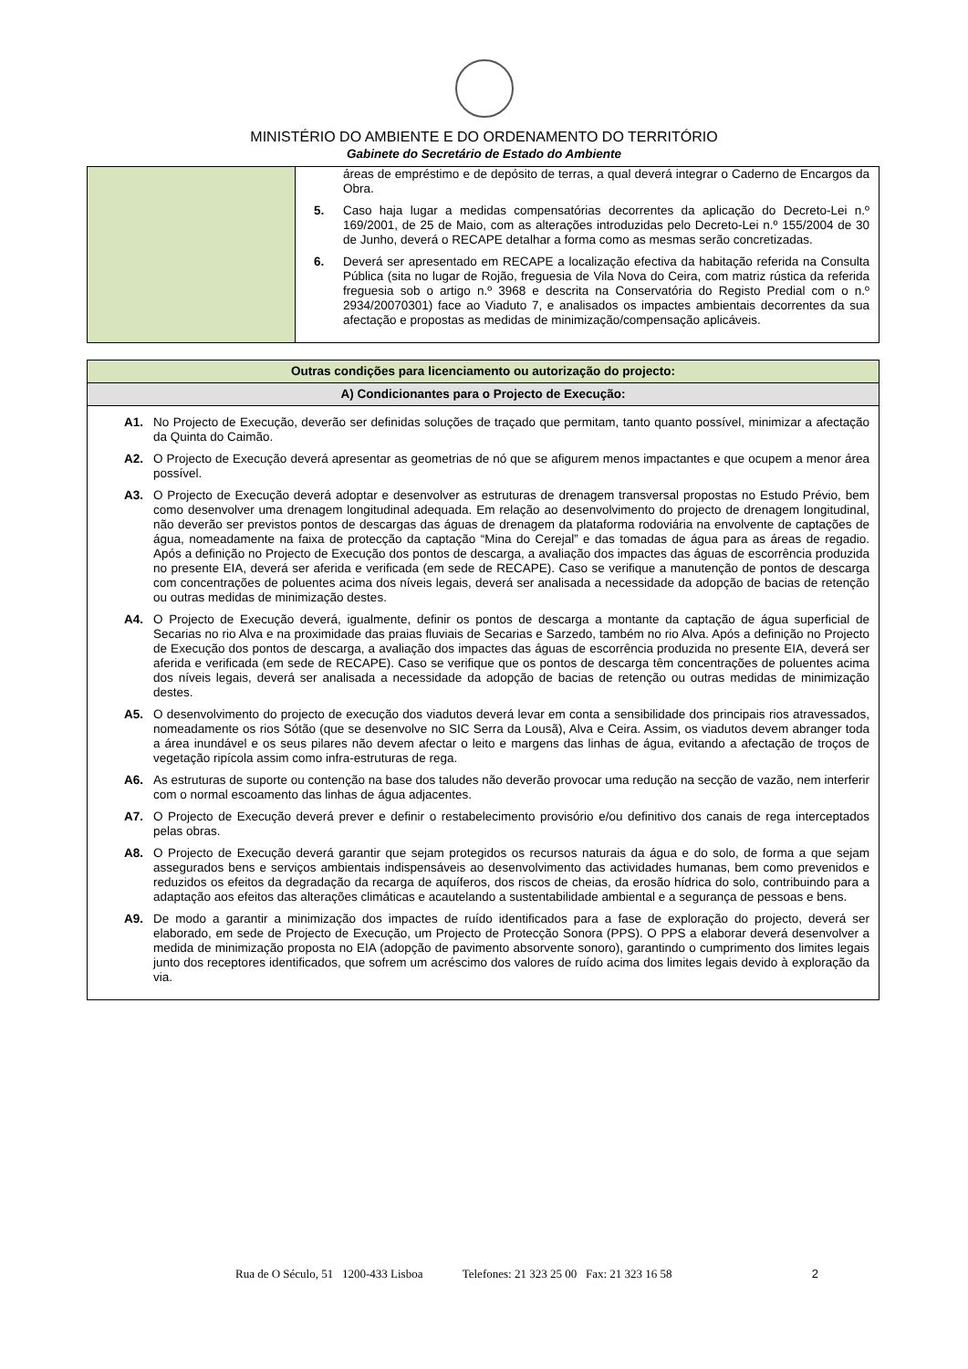MINISTÉRIO DO AMBIENTE E DO ORDENAMENTO DO TERRITÓRIO
Gabinete do Secretário de Estado do Ambiente
| | áreas de empréstimo e de depósito de terras, a qual deverá integrar o Caderno de Encargos da Obra. 5. Caso haja lugar a medidas compensatórias decorrentes da aplicação do Decreto-Lei n.º 169/2001, de 25 de Maio, com as alterações introduzidas pelo Decreto-Lei n.º 155/2004 de 30 de Junho, deverá o RECAPE detalhar a forma como as mesmas serão concretizadas. 6. Deverá ser apresentado em RECAPE a localização efectiva da habitação referida na Consulta Pública (sita no lugar de Rojão, freguesia de Vila Nova do Ceira, com matriz rústica da referida freguesia sob o artigo n.º 3968 e descrita na Conservatória do Registo Predial com o n.º 2934/20070301) face ao Viaduto 7, e analisados os impactes ambientais decorrentes da sua afectação e propostas as medidas de minimização/compensação aplicáveis. |
| Outras condições para licenciamento ou autorização do projecto: |
| A) Condicionantes para o Projecto de Execução: |
| A1. No Projecto de Execução, deverão ser definidas soluções de traçado que permitam, tanto quanto possível, minimizar a afectação da Quinta do Caimão. A2. O Projecto de Execução deverá apresentar as geometrias de nó que se afigurem menos impactantes e que ocupem a menor área possível. A3. O Projecto de Execução deverá adoptar e desenvolver as estruturas de drenagem transversal propostas no Estudo Prévio, bem como desenvolver uma drenagem longitudinal adequada. Em relação ao desenvolvimento do projecto de drenagem longitudinal, não deverão ser previstos pontos de descargas das águas de drenagem da plataforma rodoviária na envolvente de captações de água, nomeadamente na faixa de protecção da captação “Mina do Cerejal” e das tomadas de água para as áreas de regadio. Após a definição no Projecto de Execução dos pontos de descarga, a avaliação dos impactes das águas de escorrência produzida no presente EIA, deverá ser aferida e verificada (em sede de RECAPE). Caso se verifique a manutenção de pontos de descarga com concentrações de poluentes acima dos níveis legais, deverá ser analisada a necessidade da adopção de bacias de retenção ou outras medidas de minimização destes. A4. O Projecto de Execução deverá, igualmente, definir os pontos de descarga a montante da captação de água superficial de Secarias no rio Alva e na proximidade das praias fluviais de Secarias e Sarzedo, também no rio Alva. Após a definição no Projecto de Execução dos pontos de descarga, a avaliação dos impactes das águas de escorrência produzida no presente EIA, deverá ser aferida e verificada (em sede de RECAPE). Caso se verifique que os pontos de descarga têm concentrações de poluentes acima dos níveis legais, deverá ser analisada a necessidade da adopção de bacias de retenção ou outras medidas de minimização destes. A5. O desenvolvimento do projecto de execução dos viadutos deverá levar em conta a sensibilidade dos principais rios atravessados, nomeadamente os rios Sótão (que se desenvolve no SIC Serra da Lousã), Alva e Ceira. Assim, os viadutos devem abranger toda a área inundável e os seus pilares não devem afectar o leito e margens das linhas de água, evitando a afectação de troços de vegetação ripícola assim como infra-estruturas de rega. A6. As estruturas de suporte ou contenção na base dos taludes não deverão provocar uma redução na secção de vazão, nem interferir com o normal escoamento das linhas de água adjacentes. A7. O Projecto de Execução deverá prever e definir o restabelecimento provisório e/ou definitivo dos canais de rega interceptados pelas obras. A8. O Projecto de Execução deverá garantir que sejam protegidos os recursos naturais da água e do solo, de forma a que sejam assegurados bens e serviços ambientais indispensáveis ao desenvolvimento das actividades humanas, bem como prevenidos e reduzidos os efeitos da degradação da recarga de aquíferos, dos riscos de cheias, da erosão hídrica do solo, contribuindo para a adaptação aos efeitos das alterações climáticas e acautelando a sustentabilidade ambiental e a segurança de pessoas e bens. A9. De modo a garantir a minimização dos impactes de ruído identificados para a fase de exploração do projecto, deverá ser elaborado, em sede de Projecto de Execução, um Projecto de Protecção Sonora (PPS). O PPS a elaborar deverá desenvolver a medida de minimização proposta no EIA (adopção de pavimento absorvente sonoro), garantindo o cumprimento dos limites legais junto dos receptores identificados, que sofrem um acréscimo dos valores de ruído acima dos limites legais devido à exploração da via. |
Rua de O Século, 51 1200-433 Lisboa Telefones: 21 323 25 00 Fax: 21 323 16 58 2